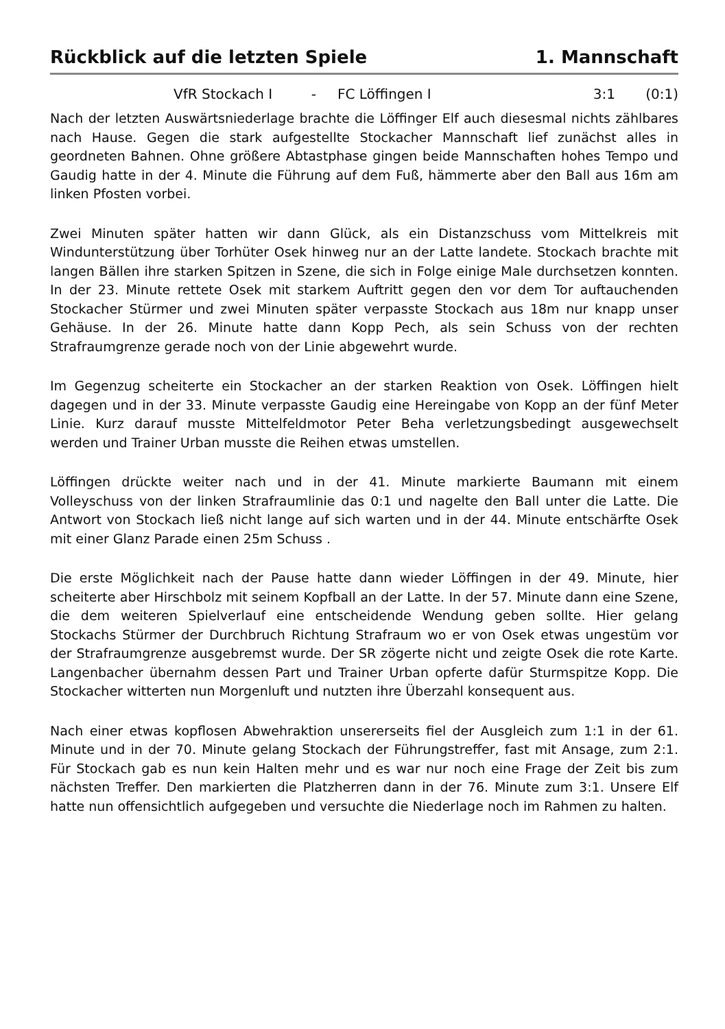Rückblick auf die letzten Spiele 1. Mannschaft
VfR Stockach I - FC Löffingen I 3:1 (0:1)
Nach der letzten Auswärtsniederlage brachte die Löffinger Elf auch diesesmal nichts zählbares nach Hause. Gegen die stark aufgestellte Stockacher Mannschaft lief zunächst alles in geordneten Bahnen. Ohne größere Abtastphase gingen beide Mannschaften hohes Tempo und Gaudig hatte in der 4. Minute die Führung auf dem Fuß, hämmerte aber den Ball aus 16m am linken Pfosten vorbei.
Zwei Minuten später hatten wir dann Glück, als ein Distanzschuss vom Mittelkreis mit Windunterstützung über Torhüter Osek hinweg nur an der Latte landete. Stockach brachte mit langen Bällen ihre starken Spitzen in Szene, die sich in Folge einige Male durchsetzen konnten. In der 23. Minute rettete Osek mit starkem Auftritt gegen den vor dem Tor auftauchenden Stockacher Stürmer und zwei Minuten später verpasste Stockach aus 18m nur knapp unser Gehäuse. In der 26. Minute hatte dann Kopp Pech, als sein Schuss von der rechten Strafraumgrenze gerade noch von der Linie abgewehrt wurde.
Im Gegenzug scheiterte ein Stockacher an der starken Reaktion von Osek. Löffingen hielt dagegen und in der 33. Minute verpasste Gaudig eine Hereingabe von Kopp an der fünf Meter Linie. Kurz darauf musste Mittelfeldmotor Peter Beha verletzungsbedingt ausgewechselt werden und Trainer Urban musste die Reihen etwas umstellen.
Löffingen drückte weiter nach und in der 41. Minute markierte Baumann mit einem Volleyschuss von der linken Strafraumlinie das 0:1 und nagelte den Ball unter die Latte. Die Antwort von Stockach ließ nicht lange auf sich warten und in der 44. Minute entschärfte Osek mit einer Glanz Parade einen 25m Schuss .
Die erste Möglichkeit nach der Pause hatte dann wieder Löffingen in der 49. Minute, hier scheiterte aber Hirschbolz mit seinem Kopfball an der Latte. In der 57. Minute dann eine Szene, die dem weiteren Spielverlauf eine entscheidende Wendung geben sollte. Hier gelang Stockachs Stürmer der Durchbruch Richtung Strafraum wo er von Osek etwas ungestüm vor der Strafraumgrenze ausgebremst wurde. Der SR zögerte nicht und zeigte Osek die rote Karte. Langenbacher übernahm dessen Part und Trainer Urban opferte dafür Sturmspitze Kopp. Die Stockacher witterten nun Morgenluft und nutzten ihre Überzahl konsequent aus.
Nach einer etwas kopflosen Abwehraktion unsererseits fiel der Ausgleich zum 1:1 in der 61. Minute und in der 70. Minute gelang Stockach der Führungstreffer, fast mit Ansage, zum 2:1. Für Stockach gab es nun kein Halten mehr und es war nur noch eine Frage der Zeit bis zum nächsten Treffer. Den markierten die Platzherren dann in der 76. Minute zum 3:1. Unsere Elf hatte nun offensichtlich aufgegeben und versuchte die Niederlage noch im Rahmen zu halten.